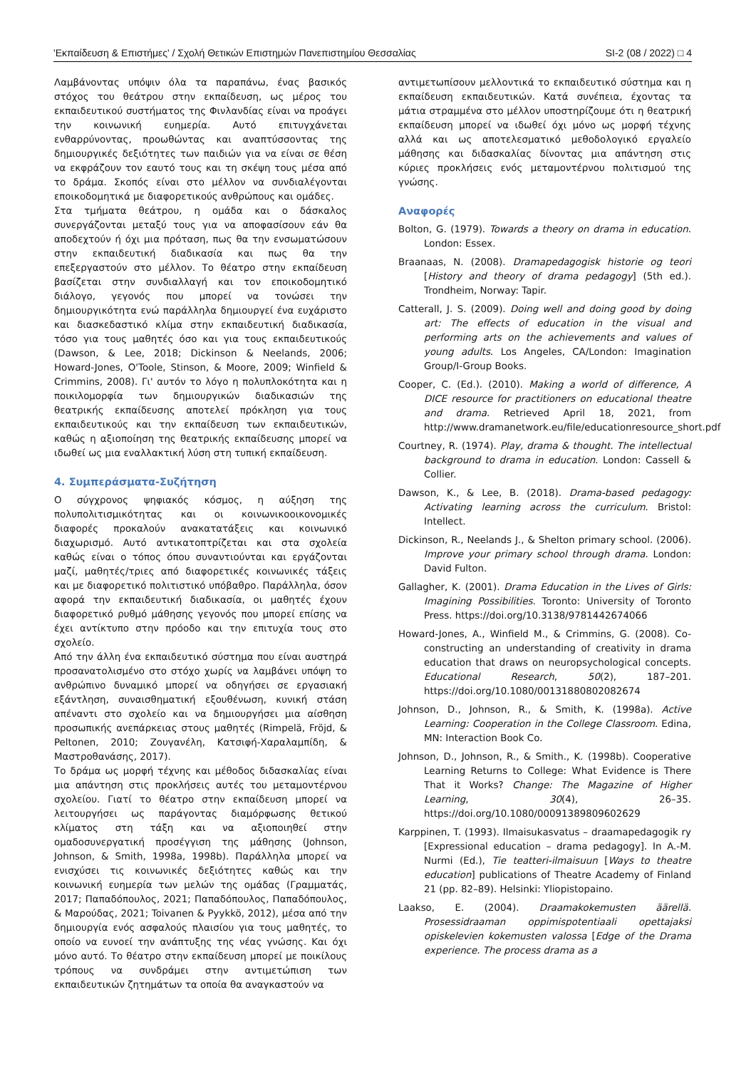'Εκπαίδευση & Επιστήμες' / Σχολή Θετικών Επιστημών Πανεπιστημίου Θεσσαλίας SI-2 (08 / 2022) □ 4
Λαμβάνοντας υπόψιν όλα τα παραπάνω, ένας βασικός στόχος του θεάτρου στην εκπαίδευση, ως μέρος του εκπαιδευτικού συστήματος της Φινλανδίας είναι να προάγει την κοινωνική ευημερία. Αυτό επιτυγχάνεται ενθαρρύνοντας, προωθώντας και αναπτύσσοντας της δημιουργικές δεξιότητες των παιδιών για να είναι σε θέση να εκφράζουν τον εαυτό τους και τη σκέψη τους μέσα από το δράμα. Σκοπός είναι στο μέλλον να συνδιαλέγονται εποικοδομητικά με διαφορετικούς ανθρώπους και ομάδες.
Στα τμήματα θεάτρου, η ομάδα και ο δάσκαλος συνεργάζονται μεταξύ τους για να αποφασίσουν εάν θα αποδεχτούν ή όχι μια πρόταση, πως θα την ενσωματώσουν στην εκπαιδευτική διαδικασία και πως θα την επεξεργαστούν στο μέλλον. Το θέατρο στην εκπαίδευση βασίζεται στην συνδιαλλαγή και τον εποικοδομητικό διάλογο, γεγονός που μπορεί να τονώσει την δημιουργικότητα ενώ παράλληλα δημιουργεί ένα ευχάριστο και διασκεδαστικό κλίμα στην εκπαιδευτική διαδικασία, τόσο για τους μαθητές όσο και για τους εκπαιδευτικούς (Dawson, & Lee, 2018; Dickinson & Neelands, 2006; Howard-Jones, O'Toole, Stinson, & Moore, 2009; Winfield & Crimmins, 2008). Γι' αυτόν το λόγο η πολυπλοκότητα και η ποικιλομορφία των δημιουργικών διαδικασιών της θεατρικής εκπαίδευσης αποτελεί πρόκληση για τους εκπαιδευτικούς και την εκπαίδευση των εκπαιδευτικών, καθώς η αξιοποίηση της θεατρικής εκπαίδευσης μπορεί να ιδωθεί ως μια εναλλακτική λύση στη τυπική εκπαίδευση.
4. Συμπεράσματα-Συζήτηση
Ο σύγχρονος ψηφιακός κόσμος, η αύξηση της πολυπολιτισμικότητας και οι κοινωνικοοικονομικές διαφορές προκαλούν ανακατατάξεις και κοινωνικό διαχωρισμό. Αυτό αντικατοπτρίζεται και στα σχολεία καθώς είναι ο τόπος όπου συναντιούνται και εργάζονται μαζί, μαθητές/τριες από διαφορετικές κοινωνικές τάξεις και με διαφορετικό πολιτιστικό υπόβαθρο. Παράλληλα, όσον αφορά την εκπαιδευτική διαδικασία, οι μαθητές έχουν διαφορετικό ρυθμό μάθησης γεγονός που μπορεί επίσης να έχει αντίκτυπο στην πρόοδο και την επιτυχία τους στο σχολείο.
Από την άλλη ένα εκπαιδευτικό σύστημα που είναι αυστηρά προσανατολισμένο στο στόχο χωρίς να λαμβάνει υπόψη το ανθρώπινο δυναμικό μπορεί να οδηγήσει σε εργασιακή εξάντληση, συναισθηματική εξουθένωση, κυνική στάση απέναντι στο σχολείο και να δημιουργήσει μια αίσθηση προσωπικής ανεπάρκειας στους μαθητές (Rimpelä, Fröjd, & Peltonen, 2010; Ζουγανέλη, Κατσιφή-Χαραλαμπίδη, & Μαστροθανάσης, 2017).
Το δράμα ως μορφή τέχνης και μέθοδος διδασκαλίας είναι μια απάντηση στις προκλήσεις αυτές του μεταμοντέρνου σχολείου. Γιατί το θέατρο στην εκπαίδευση μπορεί να λειτουργήσει ως παράγοντας διαμόρφωσης θετικού κλίματος στη τάξη και να αξιοποιηθεί στην ομαδοσυνεργατική προσέγγιση της μάθησης (Johnson, Johnson, & Smith, 1998a, 1998b). Παράλληλα μπορεί να ενισχύσει τις κοινωνικές δεξιότητες καθώς και την κοινωνική ευημερία των μελών της ομάδας (Γραμματάς, 2017; Παπαδόπουλος, 2021; Παπαδόπουλος, Παπαδόπουλος, & Μαρούδας, 2021; Toivanen & Pyykkö, 2012), μέσα από την δημιουργία ενός ασφαλούς πλαισίου για τους μαθητές, το οποίο να ευνοεί την ανάπτυξης της νέας γνώσης. Και όχι μόνο αυτό. Το θέατρο στην εκπαίδευση μπορεί με ποικίλους τρόπους να συνδράμει στην αντιμετώπιση των εκπαιδευτικών ζητημάτων τα οποία θα αναγκαστούν να
αντιμετωπίσουν μελλοντικά το εκπαιδευτικό σύστημα και η εκπαίδευση εκπαιδευτικών. Κατά συνέπεια, έχοντας τα μάτια στραμμένα στο μέλλον υποστηρίζουμε ότι η θεατρική εκπαίδευση μπορεί να ιδωθεί όχι μόνο ως μορφή τέχνης αλλά και ως αποτελεσματικό μεθοδολογικό εργαλείο μάθησης και διδασκαλίας δίνοντας μια απάντηση στις κύριες προκλήσεις ενός μεταμοντέρνου πολιτισμού της γνώσης.
Αναφορές
Bolton, G. (1979). Towards a theory on drama in education. London: Essex.
Braanaas, N. (2008). Dramapedagogisk historie og teori [History and theory of drama pedagogy] (5th ed.). Trondheim, Norway: Tapir.
Catterall, J. S. (2009). Doing well and doing good by doing art: The effects of education in the visual and performing arts on the achievements and values of young adults. Los Angeles, CA/London: Imagination Group/I-Group Books.
Cooper, C. (Ed.). (2010). Making a world of difference, A DICE resource for practitioners on educational theatre and drama. Retrieved April 18, 2021, from http://www.dramanetwork.eu/file/educationresource_short.pdf
Courtney, R. (1974). Play, drama & thought. The intellectual background to drama in education. London: Cassell & Collier.
Dawson, K., & Lee, B. (2018). Drama-based pedagogy: Activating learning across the curriculum. Bristol: Intellect.
Dickinson, R., Neelands J., & Shelton primary school. (2006). Improve your primary school through drama. London: David Fulton.
Gallagher, K. (2001). Drama Education in the Lives of Girls: Imagining Possibilities. Toronto: University of Toronto Press. https://doi.org/10.3138/9781442674066
Howard-Jones, A., Winfield M., & Crimmins, G. (2008). Co-constructing an understanding of creativity in drama education that draws on neuropsychological concepts. Educational Research, 50(2), 187–201. https://doi.org/10.1080/00131880802082674
Johnson, D., Johnson, R., & Smith, K. (1998a). Active Learning: Cooperation in the College Classroom. Edina, MN: Interaction Book Co.
Johnson, D., Johnson, R., & Smith., K. (1998b). Cooperative Learning Returns to College: What Evidence is There That it Works? Change: The Magazine of Higher Learning, 30(4), 26–35. https://doi.org/10.1080/00091389809602629
Karppinen, T. (1993). Ilmaisukasvatus – draamapedagogik ry [Expressional education – drama pedagogy]. In A.-M. Nurmi (Ed.), Tie teatteri-ilmaisuun [Ways to theatre education] publications of Theatre Academy of Finland 21 (pp. 82–89). Helsinki: Yliopistopaino.
Laakso, E. (2004). Draamakokemusten äärellä. Prosessidraaman oppimispotentiaali opettajaksi opiskelevien kokemusten valossa [Edge of the Drama experience. The process drama as a